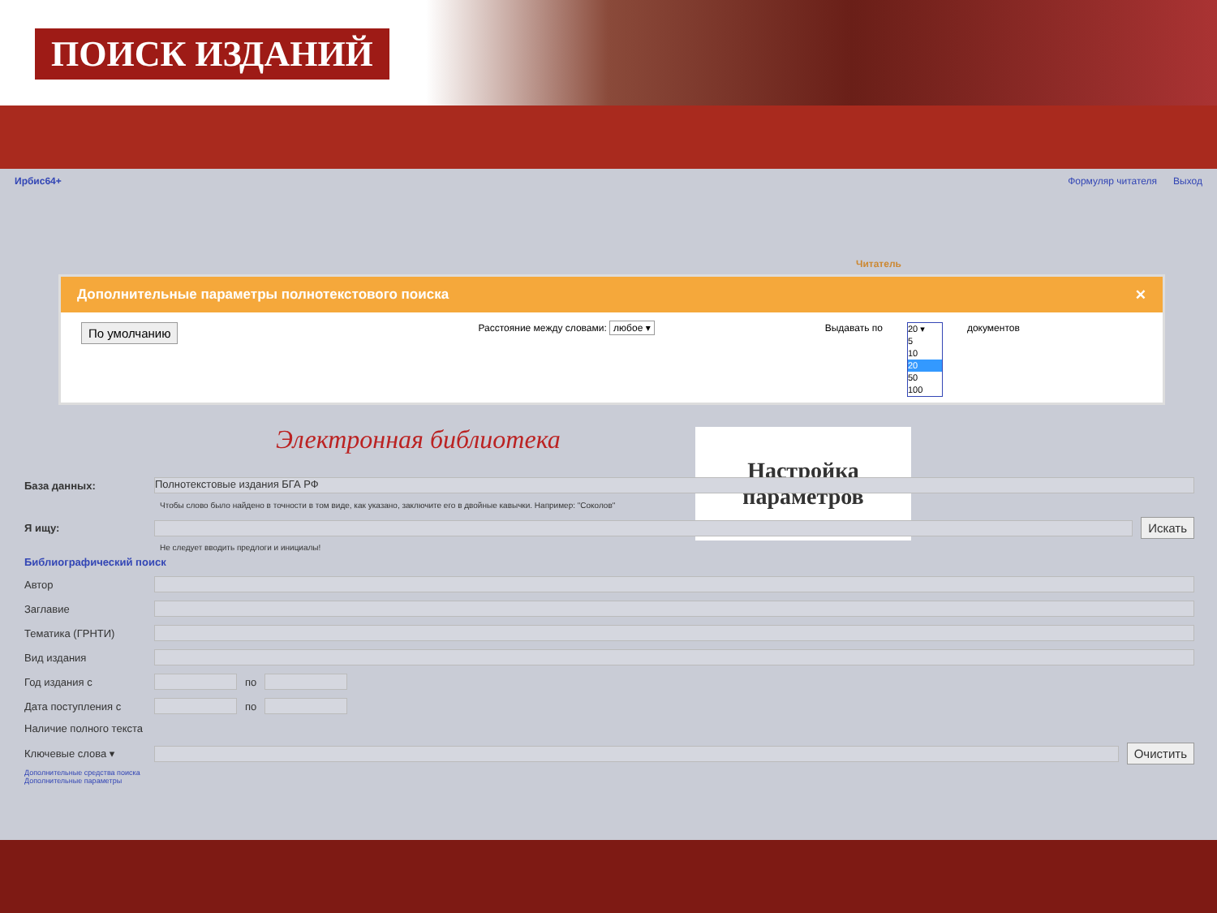ПОИСК ИЗДАНИЙ
Ирбис64+ Формуляр читателя Выход
Читатель
Дополнительные параметры полнотекстового поиска ✕
По умолчанию Расстояние между словами: любое ▾ Выдавать по
20 ▾
5
10
20
50
100
документов
Электронная библиотека
Настройка
параметров
База данных: Полнотекстовые издания БГА РФ
Чтобы слово было найдено в точности в том виде, как указано, заключите его в двойные кавычки. Например: "Соколов"
Я ищу: Искать
Не следует вводить предлоги и инициалы!
Библиографический поиск
Автор
Заглавие
Тематика (ГРНТИ)
Вид издания
Год издания с по
Дата поступления с по
Наличие полного текста
Ключевые слова ▾ Очистить
Дополнительные средства поиска
Дополнительные параметры